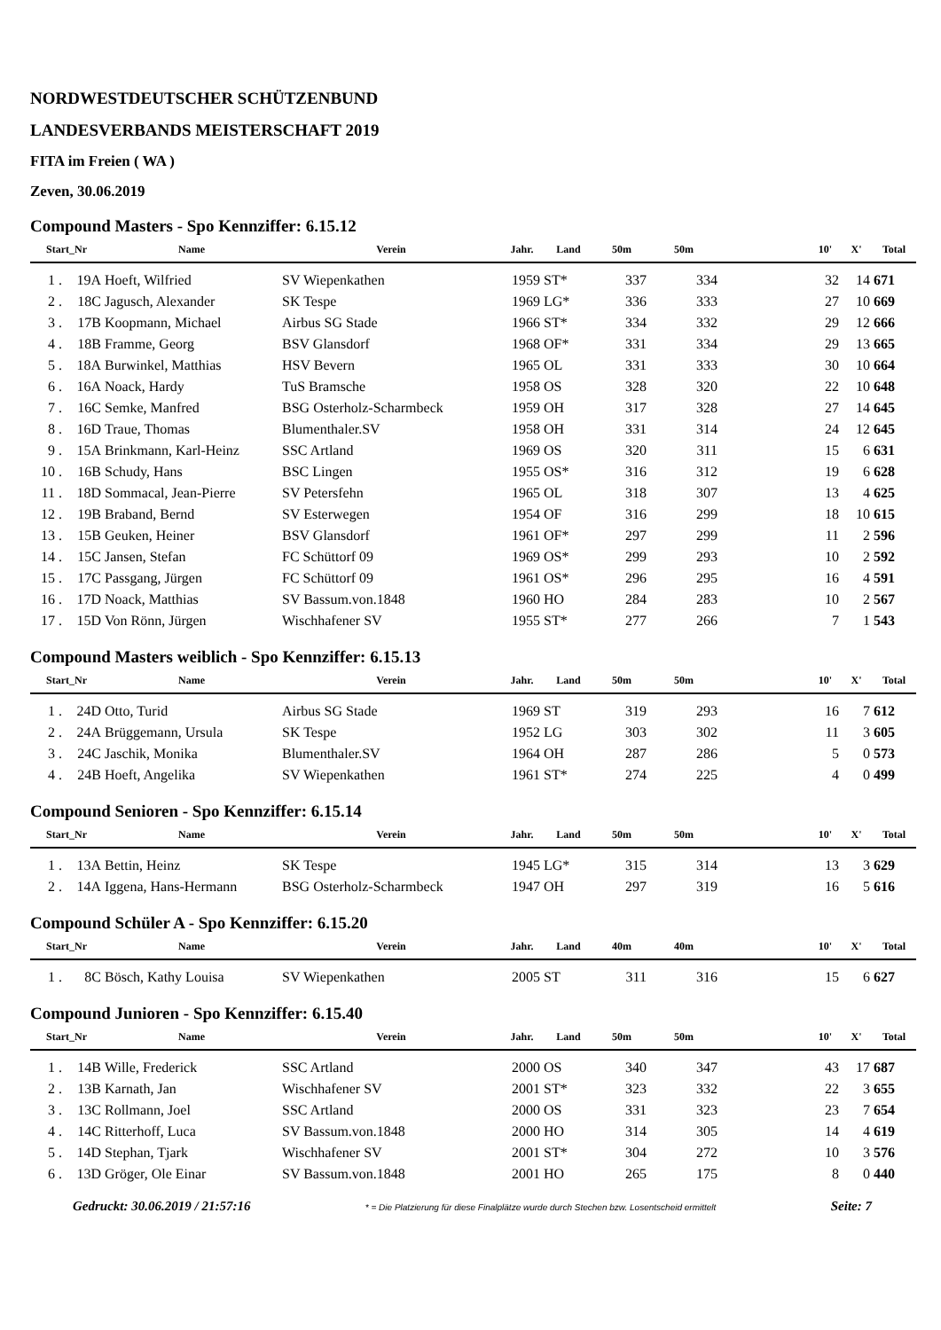NORDWESTDEUTSCHER SCHÜTZENBUND
LANDESVERBANDS MEISTERSCHAFT 2019
FITA im Freien ( WA )
Zeven, 30.06.2019
Compound Masters - Spo Kennziffer: 6.15.12
| Start_Nr | | Name | Verein | Jahr. | Land | 50m | 50m | | 10' | X' | Total |
| --- | --- | --- | --- | --- | --- | --- | --- | --- | --- | --- | --- |
| 1 . | 19A | Hoeft, Wilfried | SV Wiepenkathen | 1959 | ST* | 337 | 334 | | 32 | 14 | 671 |
| 2 . | 18C | Jagusch, Alexander | SK Tespe | 1969 | LG* | 336 | 333 | | 27 | 10 | 669 |
| 3 . | 17B | Koopmann, Michael | Airbus SG Stade | 1966 | ST* | 334 | 332 | | 29 | 12 | 666 |
| 4 . | 18B | Framme, Georg | BSV Glansdorf | 1968 | OF* | 331 | 334 | | 29 | 13 | 665 |
| 5 . | 18A | Burwinkel, Matthias | HSV Bevern | 1965 | OL | 331 | 333 | | 30 | 10 | 664 |
| 6 . | 16A | Noack, Hardy | TuS Bramsche | 1958 | OS | 328 | 320 | | 22 | 10 | 648 |
| 7 . | 16C | Semke, Manfred | BSG Osterholz-Scharmbeck | 1959 | OH | 317 | 328 | | 27 | 14 | 645 |
| 8 . | 16D | Traue, Thomas | Blumenthaler.SV | 1958 | OH | 331 | 314 | | 24 | 12 | 645 |
| 9 . | 15A | Brinkmann, Karl-Heinz | SSC Artland | 1969 | OS | 320 | 311 | | 15 | 6 | 631 |
| 10 . | 16B | Schudy, Hans | BSC Lingen | 1955 | OS* | 316 | 312 | | 19 | 6 | 628 |
| 11 . | 18D | Sommacal, Jean-Pierre | SV Petersfehn | 1965 | OL | 318 | 307 | | 13 | 4 | 625 |
| 12 . | 19B | Braband, Bernd | SV Esterwegen | 1954 | OF | 316 | 299 | | 18 | 10 | 615 |
| 13 . | 15B | Geuken, Heiner | BSV Glansdorf | 1961 | OF* | 297 | 299 | | 11 | 2 | 596 |
| 14 . | 15C | Jansen, Stefan | FC Schüttorf 09 | 1969 | OS* | 299 | 293 | | 10 | 2 | 592 |
| 15 . | 17C | Passgang, Jürgen | FC Schüttorf 09 | 1961 | OS* | 296 | 295 | | 16 | 4 | 591 |
| 16 . | 17D | Noack, Matthias | SV Bassum.von.1848 | 1960 | HO | 284 | 283 | | 10 | 2 | 567 |
| 17 . | 15D | Von Rönn, Jürgen | Wischhafener SV | 1955 | ST* | 277 | 266 | | 7 | 1 | 543 |
Compound Masters weiblich - Spo Kennziffer: 6.15.13
| Start_Nr | | Name | Verein | Jahr. | Land | 50m | 50m | | 10' | X' | Total |
| --- | --- | --- | --- | --- | --- | --- | --- | --- | --- | --- | --- |
| 1 . | 24D | Otto, Turid | Airbus SG Stade | 1969 | ST | 319 | 293 | | 16 | 7 | 612 |
| 2 . | 24A | Brüggemann, Ursula | SK Tespe | 1952 | LG | 303 | 302 | | 11 | 3 | 605 |
| 3 . | 24C | Jaschik, Monika | Blumenthaler.SV | 1964 | OH | 287 | 286 | | 5 | 0 | 573 |
| 4 . | 24B | Hoeft, Angelika | SV Wiepenkathen | 1961 | ST* | 274 | 225 | | 4 | 0 | 499 |
Compound Senioren - Spo Kennziffer: 6.15.14
| Start_Nr | | Name | Verein | Jahr. | Land | 50m | 50m | | 10' | X' | Total |
| --- | --- | --- | --- | --- | --- | --- | --- | --- | --- | --- | --- |
| 1 . | 13A | Bettin, Heinz | SK Tespe | 1945 | LG* | 315 | 314 | | 13 | 3 | 629 |
| 2 . | 14A | Iggena, Hans-Hermann | BSG Osterholz-Scharmbeck | 1947 | OH | 297 | 319 | | 16 | 5 | 616 |
Compound Schüler A - Spo Kennziffer: 6.15.20
| Start_Nr | | Name | Verein | Jahr. | Land | 40m | 40m | | 10' | X' | Total |
| --- | --- | --- | --- | --- | --- | --- | --- | --- | --- | --- | --- |
| 1 . | 8C | Bösch, Kathy Louisa | SV Wiepenkathen | 2005 | ST | 311 | 316 | | 15 | 6 | 627 |
Compound Junioren - Spo Kennziffer: 6.15.40
| Start_Nr | | Name | Verein | Jahr. | Land | 50m | 50m | | 10' | X' | Total |
| --- | --- | --- | --- | --- | --- | --- | --- | --- | --- | --- | --- |
| 1 . | 14B | Wille, Frederick | SSC Artland | 2000 | OS | 340 | 347 | | 43 | 17 | 687 |
| 2 . | 13B | Karnath, Jan | Wischhafener SV | 2001 | ST* | 323 | 332 | | 22 | 3 | 655 |
| 3 . | 13C | Rollmann, Joel | SSC Artland | 2000 | OS | 331 | 323 | | 23 | 7 | 654 |
| 4 . | 14C | Ritterhoff, Luca | SV Bassum.von.1848 | 2000 | HO | 314 | 305 | | 14 | 4 | 619 |
| 5 . | 14D | Stephan, Tjark | Wischhafener SV | 2001 | ST* | 304 | 272 | | 10 | 3 | 576 |
| 6 . | 13D | Gröger, Ole Einar | SV Bassum.von.1848 | 2001 | HO | 265 | 175 | | 8 | 0 | 440 |
Gedruckt: 30.06.2019 / 21:57:16 * = Die Platzierung für diese Finalplätze wurde durch Stechen bzw. Losentscheid ermittelt Seite: 7